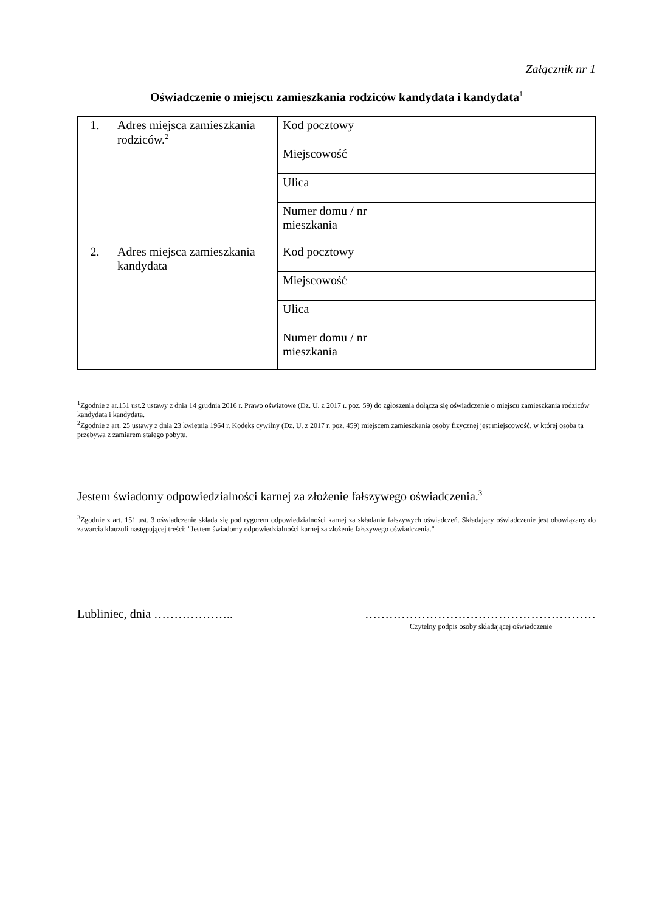Załącznik nr 1
Oświadczenie o miejscu zamieszkania rodziców kandydata i kandydata<sup>1</sup>
| 1. | Adres miejsca zamieszkania rodziców.<sup>2</sup> | Kod pocztowy | |
| | | Miejscowość | |
| | | Ulica | |
| | | Numer domu / nr mieszkania | |
| 2. | Adres miejsca zamieszkania kandydata | Kod pocztowy | |
| | | Miejscowość | |
| | | Ulica | |
| | | Numer domu / nr mieszkania | |
<sup>1</sup> Zgodnie z ar.151 ust.2 ustawy z dnia 14 grudnia 2016 r. Prawo oświatowe (Dz. U. z 2017 r. poz. 59) do zgłoszenia dołącza się oświadczenie o miejscu zamieszkania rodziców kandydata i kandydata.
<sup>2</sup> Zgodnie z art. 25 ustawy z dnia 23 kwietnia 1964 r. Kodeks cywilny (Dz. U. z 2017 r. poz. 459) miejscem zamieszkania osoby fizycznej jest miejscowość, w której osoba ta przebywa z zamiarem stałego pobytu.
Jestem świadomy odpowiedzialności karnej za złożenie fałszywego oświadczenia.<sup>3</sup>
<sup>3</sup> Zgodnie z art. 151 ust. 3 oświadczenie składa się pod rygorem odpowiedzialności karnej za składanie fałszywych oświadczeń. Składający oświadczenie jest obowiązany do zawarcia klauzuli następującej treści: "Jestem świadomy odpowiedzialności karnej za złożenie fałszywego oświadczenia."
Lubliniec, dnia ……………….. …………………………………………………
Czytelny podpis osoby składającej oświadczenie